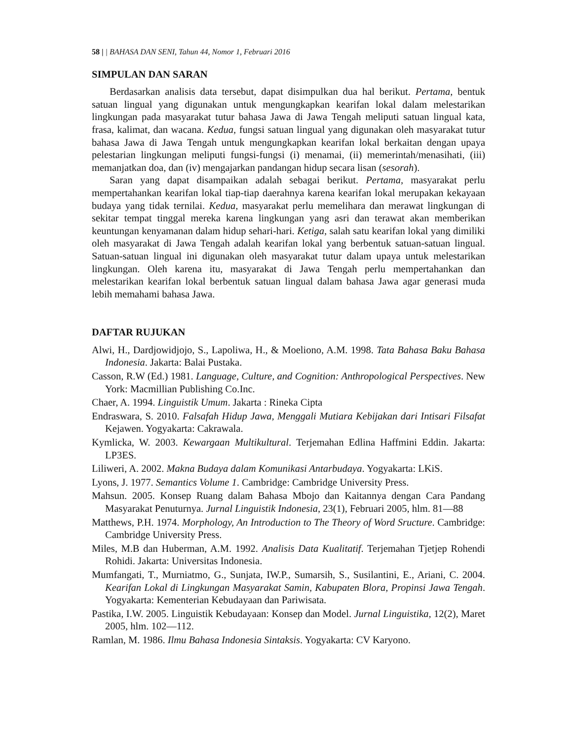58 | | BAHASA DAN SENI, Tahun 44, Nomor 1, Februari 2016
SIMPULAN DAN SARAN
Berdasarkan analisis data tersebut, dapat disimpulkan dua hal berikut. Pertama, bentuk satuan lingual yang digunakan untuk mengungkapkan kearifan lokal dalam melestarikan lingkungan pada masyarakat tutur bahasa Jawa di Jawa Tengah meliputi satuan lingual kata, frasa, kalimat, dan wacana. Kedua, fungsi satuan lingual yang digunakan oleh masyarakat tutur bahasa Jawa di Jawa Tengah untuk mengungkapkan kearifan lokal berkaitan dengan upaya pelestarian lingkungan meliputi fungsi-fungsi (i) menamai, (ii) memerintah/menasihati, (iii) memanjatkan doa, dan (iv) mengajarkan pandangan hidup secara lisan (sesorah).
Saran yang dapat disampaikan adalah sebagai berikut. Pertama, masyarakat perlu mempertahankan kearifan lokal tiap-tiap daerahnya karena kearifan lokal merupakan kekayaan budaya yang tidak ternilai. Kedua, masyarakat perlu memelihara dan merawat lingkungan di sekitar tempat tinggal mereka karena lingkungan yang asri dan terawat akan memberikan keuntungan kenyamanan dalam hidup sehari-hari. Ketiga, salah satu kearifan lokal yang dimiliki oleh masyarakat di Jawa Tengah adalah kearifan lokal yang berbentuk satuan-satuan lingual. Satuan-satuan lingual ini digunakan oleh masyarakat tutur dalam upaya untuk melestarikan lingkungan. Oleh karena itu, masyarakat di Jawa Tengah perlu mempertahankan dan melestarikan kearifan lokal berbentuk satuan lingual dalam bahasa Jawa agar generasi muda lebih memahami bahasa Jawa.
DAFTAR RUJUKAN
Alwi, H., Dardjowidjojo, S., Lapoliwa, H., & Moeliono, A.M. 1998. Tata Bahasa Baku Bahasa Indonesia. Jakarta: Balai Pustaka.
Casson, R.W (Ed.) 1981. Language, Culture, and Cognition: Anthropological Perspectives. New York: Macmillian Publishing Co.Inc.
Chaer, A. 1994. Linguistik Umum. Jakarta : Rineka Cipta
Endraswara, S. 2010. Falsafah Hidup Jawa, Menggali Mutiara Kebijakan dari Intisari Filsafat Kejawen. Yogyakarta: Cakrawala.
Kymlicka, W. 2003. Kewargaan Multikultural. Terjemahan Edlina Haffmini Eddin. Jakarta: LP3ES.
Liliweri, A. 2002. Makna Budaya dalam Komunikasi Antarbudaya. Yogyakarta: LKiS.
Lyons, J. 1977. Semantics Volume 1. Cambridge: Cambridge University Press.
Mahsun. 2005. Konsep Ruang dalam Bahasa Mbojo dan Kaitannya dengan Cara Pandang Masyarakat Penuturnya. Jurnal Linguistik Indonesia, 23(1), Februari 2005, hlm. 81—88
Matthews, P.H. 1974. Morphology, An Introduction to The Theory of Word Sructure. Cambridge: Cambridge University Press.
Miles, M.B dan Huberman, A.M. 1992. Analisis Data Kualitatif. Terjemahan Tjetjep Rohendi Rohidi. Jakarta: Universitas Indonesia.
Mumfangati, T., Murniatmo, G., Sunjata, IW.P., Sumarsih, S., Susilantini, E., Ariani, C. 2004. Kearifan Lokal di Lingkungan Masyarakat Samin, Kabupaten Blora, Propinsi Jawa Tengah. Yogyakarta: Kementerian Kebudayaan dan Pariwisata.
Pastika, I.W. 2005. Linguistik Kebudayaan: Konsep dan Model. Jurnal Linguistika, 12(2), Maret 2005, hlm. 102—112.
Ramlan, M. 1986. Ilmu Bahasa Indonesia Sintaksis. Yogyakarta: CV Karyono.